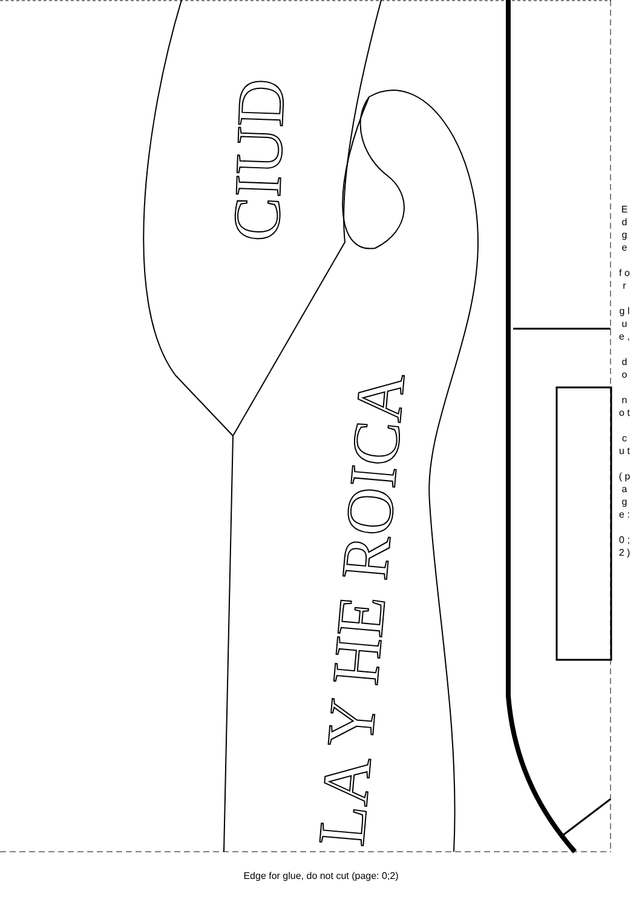CIUD
LA Y HE ROICA
E d g e
f o r
g l u e ,
d o
n o t
c u t
( p a g e :
0 ; 2 )
Edge for glue, do not cut (page: 0;2)